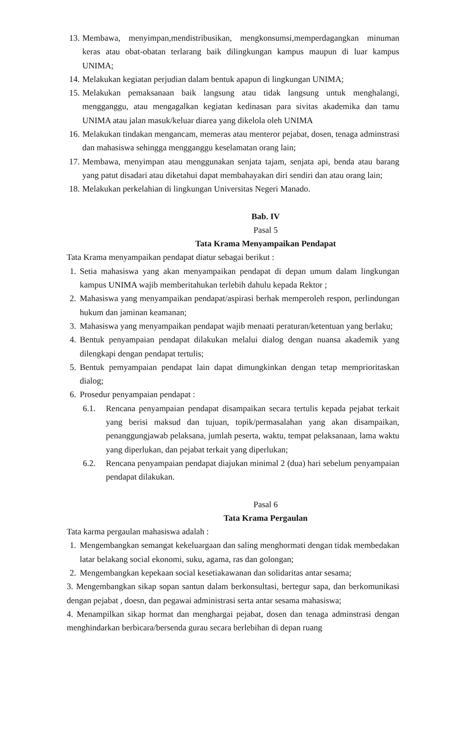13. Membawa, menyimpan,mendistribusikan, mengkonsumsi,memperdagangkan minuman keras atau obat-obatan terlarang baik dilingkungan kampus maupun di luar kampus UNIMA;
14. Melakukan kegiatan perjudian dalam bentuk apapun di lingkungan UNIMA;
15. Melakukan pemaksanaan baik langsung atau tidak langsung untuk menghalangi, mengganggu, atau mengagalkan kegiatan kedinasan para sivitas akademika dan tamu UNIMA atau jalan masuk/keluar diarea yang dikelola oleh UNIMA
16. Melakukan tindakan mengancam, memeras atau menteror pejabat, dosen, tenaga adminstrasi dan mahasiswa sehingga mengganggu keselamatan orang lain;
17. Membawa, menyimpan atau menggunakan senjata tajam, senjata api, benda atau barang yang patut disadari atau diketahui dapat membahayakan diri sendiri dan atau orang lain;
18. Melakukan perkelahian di lingkungan Universitas Negeri Manado.
Bab. IV
Pasal 5
Tata Krama Menyampaikan Pendapat
Tata Krama menyampaikan pendapat diatur sebagai berikut :
1. Setia mahasiswa yang akan menyampaikan pendapat di depan umum dalam lingkungan kampus UNIMA wajib memberitahukan terlebih dahulu kepada Rektor ;
2. Mahasiswa yang menyampaikan pendapat/aspirasi berhak memperoleh respon, perlindungan hukum dan jaminan keamanan;
3. Mahasiswa yang menyampaikan pendapat wajib menaati peraturan/ketentuan yang berlaku;
4. Bentuk penyampaian pendapat dilakukan melalui dialog dengan nuansa akademik yang dilengkapi dengan pendapat tertulis;
5. Bentuk pemyampaian pendapat lain dapat dimungkinkan dengan tetap memprioritaskan dialog;
6. Prosedur penyampaian pendapat :
6.1. Rencana penyampaian pendapat disampaikan secara tertulis kepada pejabat terkait yang berisi maksud dan tujuan, topik/permasalahan yang akan disampaikan, penanggungjawab pelaksana, jumlah peserta, waktu, tempat pelaksanaan, lama waktu yang diperlukan, dan pejabat terkait yang diperlukan;
6.2. Rencana penyampaian pendapat diajukan minimal 2 (dua) hari sebelum penyampaian pendapat dilakukan.
Pasal 6
Tata Krama Pergaulan
Tata karma pergaulan mahasiswa adalah :
1. Mengembangkan semangat kekeluargaan dan saling menghormati dengan tidak membedakan latar belakang social ekonomi, suku, agama, ras dan golongan;
2. Mengembangkan kepekaan social kesetiakawanan dan solidaritas antar sesama;
3. Mengembangkan sikap sopan santun dalam berkonsultasi, bertegur sapa, dan berkomunikasi dengan pejabat , doesn, dan pegawai administrasi serta antar sesama mahasiswa;
4. Menampilkan sikap hormat dan menghargai pejabat, dosen dan tenaga adminstrasi dengan menghindarkan berbicara/bersenda gurau secara berlebihan di depan ruang